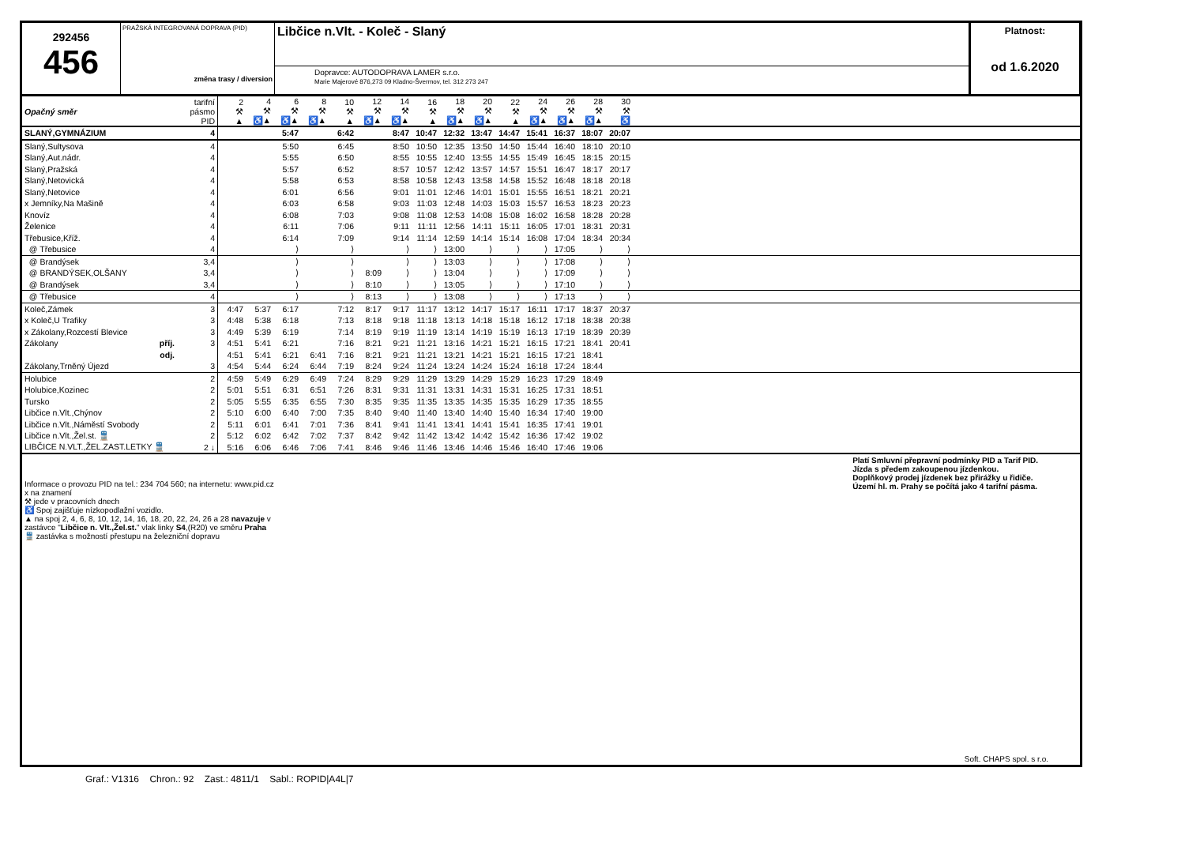292456
456
PRAŽSKÁ INTEGROVANÁ DOPRAVA (PID)
změna trasy / diversion
Libčice n.Vlt. - Koleč - Slaný
Dopravce: AUTODOPRAVA LAMER s.r.o.
Marie Majerové 876,273 09 Kladno-Švermov, tel. 312 273 247
Platnost:
od 1.6.2020
| Opačný směr | tarifní pásmo PID | 2 ⚒ ▲ | 4 ⚒ ♿▲ | 6 ⚒ ♿▲ | 8 ⚒ ♿▲ | 10 ⚒ ▲ | 12 ⚒ ♿▲ | 14 ⚒ ♿▲ | 16 ⚒ ▲ | 18 ⚒ ♿▲ | 20 ⚒ ♿▲ | 22 ⚒ ▲ | 24 ⚒ ♿▲ | 26 ⚒ ♿▲ | 28 ⚒ ♿▲ | 30 ⚒ ♿ | |
| SLANÝ,GYMNÁZIUM | 4 | | | 5:47 | | 6:42 | | 8:47 | 10:47 | 12:32 | 13:47 | 14:47 | 15:41 | 16:37 | 18:07 | 20:07 | |
| Slaný,Sultysova | 4 | | | 5:50 | | 6:45 | | 8:50 | 10:50 | 12:35 | 13:50 | 14:50 | 15:44 | 16:40 | 18:10 | 20:10 | |
| Slaný,Aut.nádr. | 4 | | | 5:55 | | 6:50 | | 8:55 | 10:55 | 12:40 | 13:55 | 14:55 | 15:49 | 16:45 | 18:15 | 20:15 | |
| Slaný,Pražská | 4 | | | 5:57 | | 6:52 | | 8:57 | 10:57 | 12:42 | 13:57 | 14:57 | 15:51 | 16:47 | 18:17 | 20:17 | |
| Slaný,Netovická | 4 | | | 5:58 | | 6:53 | | 8:58 | 10:58 | 12:43 | 13:58 | 14:58 | 15:52 | 16:48 | 18:18 | 20:18 | |
| Slaný,Netovice | 4 | | | 6:01 | | 6:56 | | 9:01 | 11:01 | 12:46 | 14:01 | 15:01 | 15:55 | 16:51 | 18:21 | 20:21 | |
| x Jemníky,Na Mašině | 4 | | | 6:03 | | 6:58 | | 9:03 | 11:03 | 12:48 | 14:03 | 15:03 | 15:57 | 16:53 | 18:23 | 20:23 | |
| Knovíz | 4 | | | 6:08 | | 7:03 | | 9:08 | 11:08 | 12:53 | 14:08 | 15:08 | 16:02 | 16:58 | 18:28 | 20:28 | |
| Želenice | 4 | | | 6:11 | | 7:06 | | 9:11 | 11:11 | 12:56 | 14:11 | 15:11 | 16:05 | 17:01 | 18:31 | 20:31 | |
| Třebusice,Kříž. | 4 | | | 6:14 | | 7:09 | | 9:14 | 11:14 | 12:59 | 14:14 | 15:14 | 16:08 | 17:04 | 18:34 | 20:34 | |
| @ Třebusice | 4 | | | ⟩ | | ⟩ | | ⟩ | ⟩ | 13:00 | ⟩ | ⟩ | ⟩ | 17:05 | ⟩ | ⟩ | |
| @ Brandýsek | 3,4 | | | ⟩ | | ⟩ | | ⟩ | ⟩ | 13:03 | ⟩ | ⟩ | ⟩ | 17:08 | ⟩ | ⟩ | |
| @ BRANDÝSEK,OLŠANY | 3,4 | | | ⟩ | | ⟩ | 8:09 | ⟩ | ⟩ | 13:04 | ⟩ | ⟩ | ⟩ | 17:09 | ⟩ | ⟩ | |
| @ Brandýsek | 3,4 | | | ⟩ | | ⟩ | 8:10 | ⟩ | ⟩ | 13:05 | ⟩ | ⟩ | ⟩ | 17:10 | ⟩ | ⟩ | |
| @ Třebusice | 4 | | | ⟩ | | ⟩ | 8:13 | ⟩ | ⟩ | 13:08 | ⟩ | ⟩ | ⟩ | 17:13 | ⟩ | ⟩ | |
| Koleč,Zámek | 3 | 4:47 | 5:37 | 6:17 | | 7:12 | 8:17 | 9:17 | 11:17 | 13:12 | 14:17 | 15:17 | 16:11 | 17:17 | 18:37 | 20:37 | |
| x Koleč,U Trafiky | 3 | 4:48 | 5:38 | 6:18 | | 7:13 | 8:18 | 9:18 | 11:18 | 13:13 | 14:18 | 15:18 | 16:12 | 17:18 | 18:38 | 20:38 | |
| x Zákolany,Rozcestí Blevice | 3 | 4:49 | 5:39 | 6:19 | | 7:14 | 8:19 | 9:19 | 11:19 | 13:14 | 14:19 | 15:19 | 16:13 | 17:19 | 18:39 | 20:39 | |
| Zákolany příj. | 3 | 4:51 | 5:41 | 6:21 | | 7:16 | 8:21 | 9:21 | 11:21 | 13:16 | 14:21 | 15:21 | 16:15 | 17:21 | 18:41 | 20:41 | |
| odj. | | 4:51 | 5:41 | 6:21 | 6:41 | 7:16 | 8:21 | 9:21 | 11:21 | 13:21 | 14:21 | 15:21 | 16:15 | 17:21 | 18:41 | | |
| Zákolany,Trněný Újezd | 3 | 4:54 | 5:44 | 6:24 | 6:44 | 7:19 | 8:24 | 9:24 | 11:24 | 13:24 | 14:24 | 15:24 | 16:18 | 17:24 | 18:44 | | |
| Holubice | 2 | 4:59 | 5:49 | 6:29 | 6:49 | 7:24 | 8:29 | 9:29 | 11:29 | 13:29 | 14:29 | 15:29 | 16:23 | 17:29 | 18:49 | | |
| Holubice,Kozinec | 2 | 5:01 | 5:51 | 6:31 | 6:51 | 7:26 | 8:31 | 9:31 | 11:31 | 13:31 | 14:31 | 15:31 | 16:25 | 17:31 | 18:51 | | |
| Tursko | 2 | 5:05 | 5:55 | 6:35 | 6:55 | 7:30 | 8:35 | 9:35 | 11:35 | 13:35 | 14:35 | 15:35 | 16:29 | 17:35 | 18:55 | | |
| Libčice n.Vlt.,Chýnov | 2 | 5:10 | 6:00 | 6:40 | 7:00 | 7:35 | 8:40 | 9:40 | 11:40 | 13:40 | 14:40 | 15:40 | 16:34 | 17:40 | 19:00 | | |
| Libčice n.Vlt.,Náměstí Svobody | 2 | 5:11 | 6:01 | 6:41 | 7:01 | 7:36 | 8:41 | 9:41 | 11:41 | 13:41 | 14:41 | 15:41 | 16:35 | 17:41 | 19:01 | | |
| Libčice n.Vlt.,Žel.st. 🚆 | 2 | 5:12 | 6:02 | 6:42 | 7:02 | 7:37 | 8:42 | 9:42 | 11:42 | 13:42 | 14:42 | 15:42 | 16:36 | 17:42 | 19:02 | | |
| LIBČICE N.VLT.,ŽEL.ZAST.LETKY 🚆 | 2 ↓ | 5:16 | 6:06 | 6:46 | 7:06 | 7:41 | 8:46 | 9:46 | 11:46 | 13:46 | 14:46 | 15:46 | 16:40 | 17:46 | 19:06 | | |
Informace o provozu PID na tel.: 234 704 560; na internetu: www.pid.cz
x na znamení
⚒ jede v pracovních dnech
♿ Spoj zajišťuje nízkopodlažní vozidlo.
▲ na spoj 2, 4, 6, 8, 10, 12, 14, 16, 18, 20, 22, 24, 26 a 28 navazuje v
zastávce "Libčice n. Vlt.,Žel.st." vlak linky S4,(R20) ve směru Praha
🚆 zastávka s možností přestupu na železniční dopravu
Platí Smluvní přepravní podmínky PID a Tarif PID.
Jízda s předem zakoupenou jízdenkou.
Doplňkový prodej jízdenek bez přirážky u řidiče.
Území hl. m. Prahy se počítá jako 4 tarifní pásma.
Soft. CHAPS spol. s r.o.
Graf.: V1316 Chron.: 92 Zast.: 4811/1 Sabl.: ROPID|A4L|7